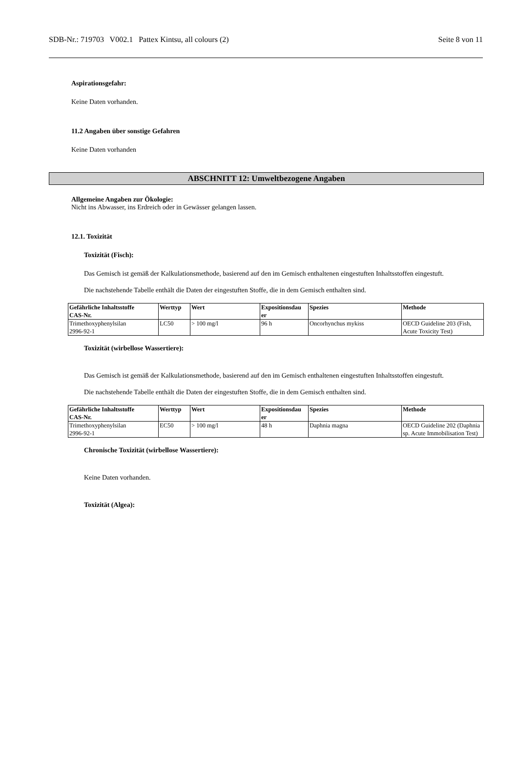SDB-Nr.: 719703 V002.1 Pattex Kintsu, all colours (2) Seite 8 von 11
Aspirationsgefahr:
Keine Daten vorhanden.
11.2 Angaben über sonstige Gefahren
Keine Daten vorhanden
ABSCHNITT 12: Umweltbezogene Angaben
Allgemeine Angaben zur Ökologie:
Nicht ins Abwasser, ins Erdreich oder in Gewässer gelangen lassen.
12.1. Toxizität
Toxizität (Fisch):
Das Gemisch ist gemäß der Kalkulationsmethode, basierend auf den im Gemisch enthaltenen eingestuften Inhaltsstoffen eingestuft.
Die nachstehende Tabelle enthält die Daten der eingestuften Stoffe, die in dem Gemisch enthalten sind.
| Gefährliche Inhaltsstoffe CAS-Nr. | Werttyp | Wert | Expositionsdau er | Spezies | Methode |
| --- | --- | --- | --- | --- | --- |
| Trimethoxyphenylsilan 2996-92-1 | LC50 | > 100 mg/l | 96 h | Oncorhynchus mykiss | OECD Guideline 203 (Fish, Acute Toxicity Test) |
Toxizität (wirbellose Wassertiere):
Das Gemisch ist gemäß der Kalkulationsmethode, basierend auf den im Gemisch enthaltenen eingestuften Inhaltsstoffen eingestuft.
Die nachstehende Tabelle enthält die Daten der eingestuften Stoffe, die in dem Gemisch enthalten sind.
| Gefährliche Inhaltsstoffe CAS-Nr. | Werttyp | Wert | Expositionsdau er | Spezies | Methode |
| --- | --- | --- | --- | --- | --- |
| Trimethoxyphenylsilan 2996-92-1 | EC50 | > 100 mg/l | 48 h | Daphnia magna | OECD Guideline 202 (Daphnia sp. Acute Immobilisation Test) |
Chronische Toxizität (wirbellose Wassertiere):
Keine Daten vorhanden.
Toxizität (Algea):